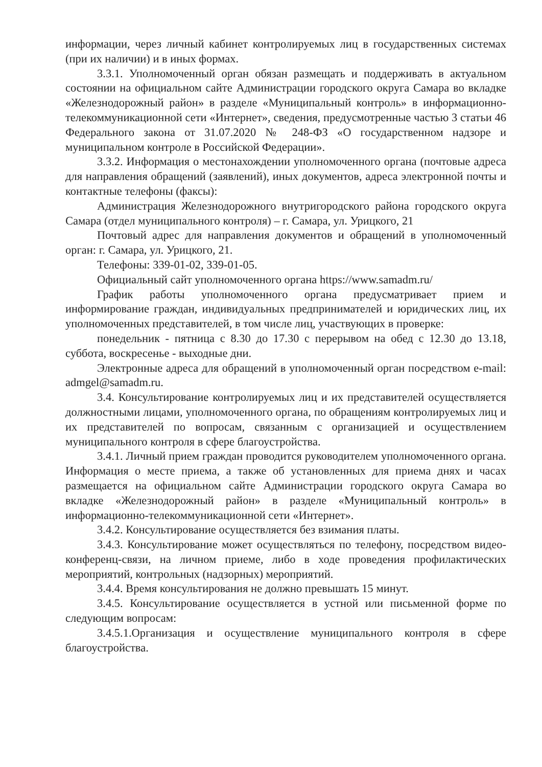информации, через личный кабинет контролируемых лиц в государственных системах (при их наличии) и в иных формах.
3.3.1. Уполномоченный орган обязан размещать и поддерживать в актуальном состоянии на официальном сайте Администрации городского округа Самара во вкладке «Железнодорожный район» в разделе «Муниципальный контроль» в информационно-телекоммуникационной сети «Интернет», сведения, предусмотренные частью 3 статьи 46 Федерального закона от 31.07.2020 № 248-ФЗ «О государственном надзоре и муниципальном контроле в Российской Федерации».
3.3.2. Информация о местонахождении уполномоченного органа (почтовые адреса для направления обращений (заявлений), иных документов, адреса электронной почты и контактные телефоны (факсы):
Администрация Железнодорожного внутригородского района городского округа Самара (отдел муниципального контроля) – г. Самара, ул. Урицкого, 21
Почтовый адрес для направления документов и обращений в уполномоченный орган: г. Самара, ул. Урицкого, 21.
Телефоны: 339-01-02, 339-01-05.
Официальный сайт уполномоченного органа https://www.samadm.ru/
График работы уполномоченного органа предусматривает прием и информирование граждан, индивидуальных предпринимателей и юридических лиц, их уполномоченных представителей, в том числе лиц, участвующих в проверке:
понедельник - пятница с 8.30 до 17.30 с перерывом на обед с 12.30 до 13.18, суббота, воскресенье - выходные дни.
Электронные адреса для обращений в уполномоченный орган посредством e-mail: admgel@samadm.ru.
3.4. Консультирование контролируемых лиц и их представителей осуществляется должностными лицами, уполномоченного органа, по обращениям контролируемых лиц и их представителей по вопросам, связанным с организацией и осуществлением муниципального контроля в сфере благоустройства.
3.4.1. Личный прием граждан проводится руководителем уполномоченного органа. Информация о месте приема, а также об установленных для приема днях и часах размещается на официальном сайте Администрации городского округа Самара во вкладке «Железнодорожный район» в разделе «Муниципальный контроль» в информационно-телекоммуникационной сети «Интернет».
3.4.2. Консультирование осуществляется без взимания платы.
3.4.3. Консультирование может осуществляться по телефону, посредством видео-конференц-связи, на личном приеме, либо в ходе проведения профилактических мероприятий, контрольных (надзорных) мероприятий.
3.4.4. Время консультирования не должно превышать 15 минут.
3.4.5. Консультирование осуществляется в устной или письменной форме по следующим вопросам:
3.4.5.1.Организация и осуществление муниципального контроля в сфере благоустройства.